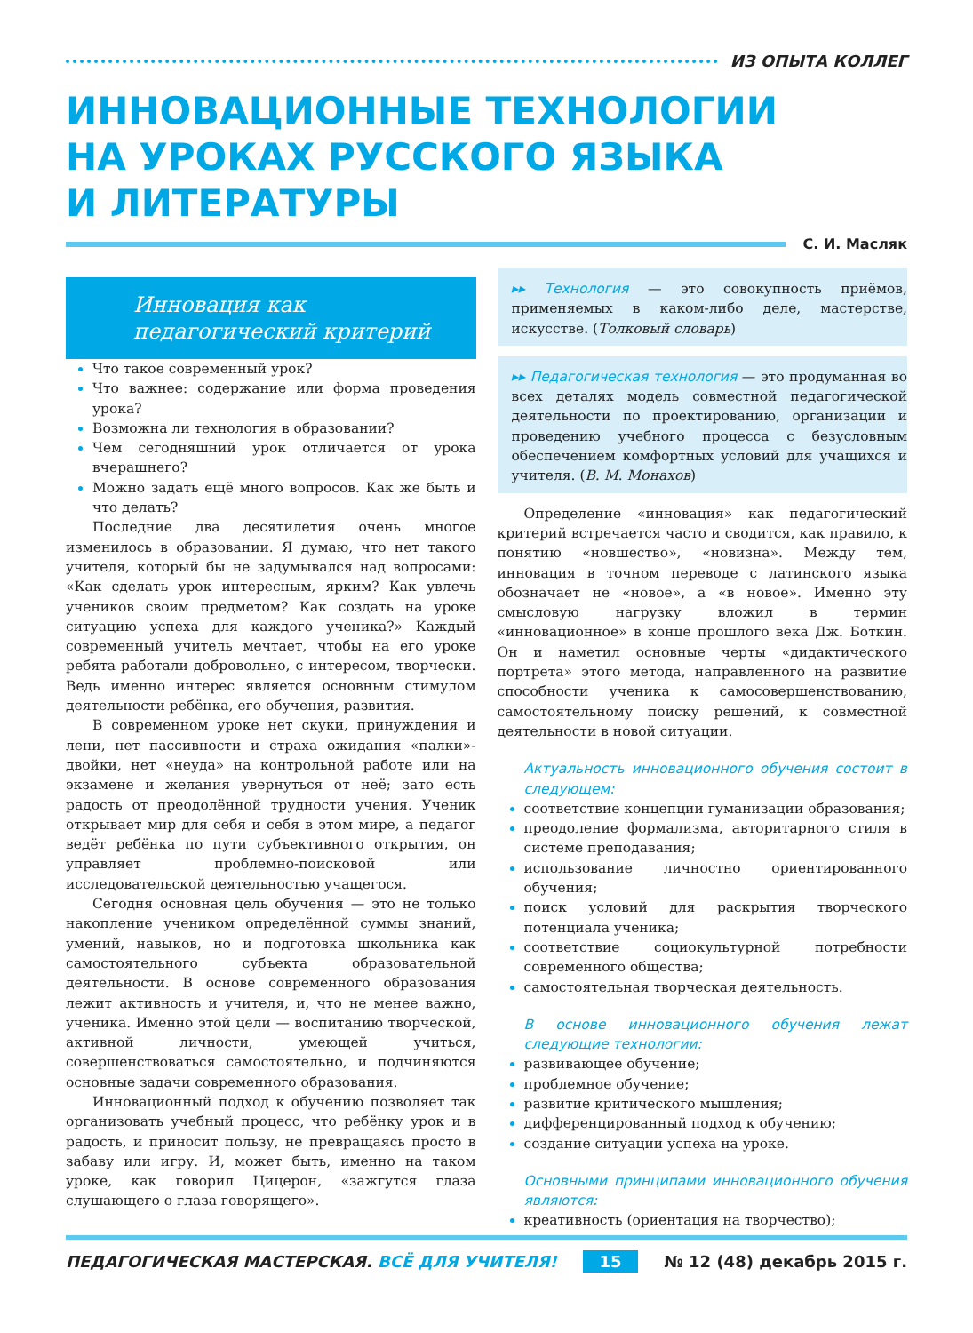ИЗ ОПЫТА КОЛЛЕГ
ИННОВАЦИОННЫЕ ТЕХНОЛОГИИ
НА УРОКАХ РУССКОГО ЯЗЫКА
И ЛИТЕРАТУРЫ
С. И. Масляк
Инновация как
педагогический критерий
Что такое современный урок?
Что важнее: содержание или форма проведения урока?
Возможна ли технология в образовании?
Чем сегодняшний урок отличается от урока вчерашнего?
Можно задать ещё много вопросов. Как же быть и что делать?
Последние два десятилетия очень многое изменилось в образовании. Я думаю, что нет такого учителя, который бы не задумывался над вопросами: «Как сделать урок интересным, ярким? Как увлечь учеников своим предметом? Как создать на уроке ситуацию успеха для каждого ученика?» Каждый современный учитель мечтает, чтобы на его уроке ребята работали добровольно, с интересом, творчески. Ведь именно интерес является основным стимулом деятельности ребёнка, его обучения, развития.
В современном уроке нет скуки, принуждения и лени, нет пассивности и страха ожидания «палки»-двойки, нет «неуда» на контрольной работе или на экзамене и желания увернуться от неё; зато есть радость от преодолённой трудности учения. Ученик открывает мир для себя и себя в этом мире, а педагог ведёт ребёнка по пути субъективного открытия, он управляет проблемно-поисковой или исследовательской деятельностью учащегося.
Сегодня основная цель обучения — это не только накопление учеником определённой суммы знаний, умений, навыков, но и подготовка школьника как самостоятельного субъекта образовательной деятельности. В основе современного образования лежит активность и учителя, и, что не менее важно, ученика. Именно этой цели — воспитанию творческой, активной личности, умеющей учиться, совершенствоваться самостоятельно, и подчиняются основные задачи современного образования.
Инновационный подход к обучению позволяет так организовать учебный процесс, что ребёнку урок и в радость, и приносит пользу, не превращаясь просто в забаву или игру. И, может быть, именно на таком уроке, как говорил Цицерон, «зажгутся глаза слушающего о глаза говорящего».
▸▸ Технология — это совокупность приёмов, применяемых в каком-либо деле, мастерстве, искусстве. (Толковый словарь)
▸▸ Педагогическая технология — это продуманная во всех деталях модель совместной педагогической деятельности по проектированию, организации и проведению учебного процесса с безусловным обеспечением комфортных условий для учащихся и учителя. (В. М. Монахов)
Определение «инновация» как педагогический критерий встречается часто и сводится, как правило, к понятию «новшество», «новизна». Между тем, инновация в точном переводе с латинского языка обозначает не «новое», а «в новое». Именно эту смысловую нагрузку вложил в термин «инновационное» в конце прошлого века Дж. Боткин. Он и наметил основные черты «дидактического портрета» этого метода, направленного на развитие способности ученика к самосовершенствованию, самостоятельному поиску решений, к совместной деятельности в новой ситуации.
Актуальность инновационного обучения состоит в следующем:
соответствие концепции гуманизации образования;
преодоление формализма, авторитарного стиля в системе преподавания;
использование личностно ориентированного обучения;
поиск условий для раскрытия творческого потенциала ученика;
соответствие социокультурной потребности современного общества;
самостоятельная творческая деятельность.
В основе инновационного обучения лежат следующие технологии:
развивающее обучение;
проблемное обучение;
развитие критического мышления;
дифференцированный подход к обучению;
создание ситуации успеха на уроке.
Основными принципами инновационного обучения являются:
креативность (ориентация на творчество);
ПЕДАГОГИЧЕСКАЯ МАСТЕРСКАЯ. ВСЁ ДЛЯ УЧИТЕЛЯ! 15 № 12 (48) декабрь 2015 г.